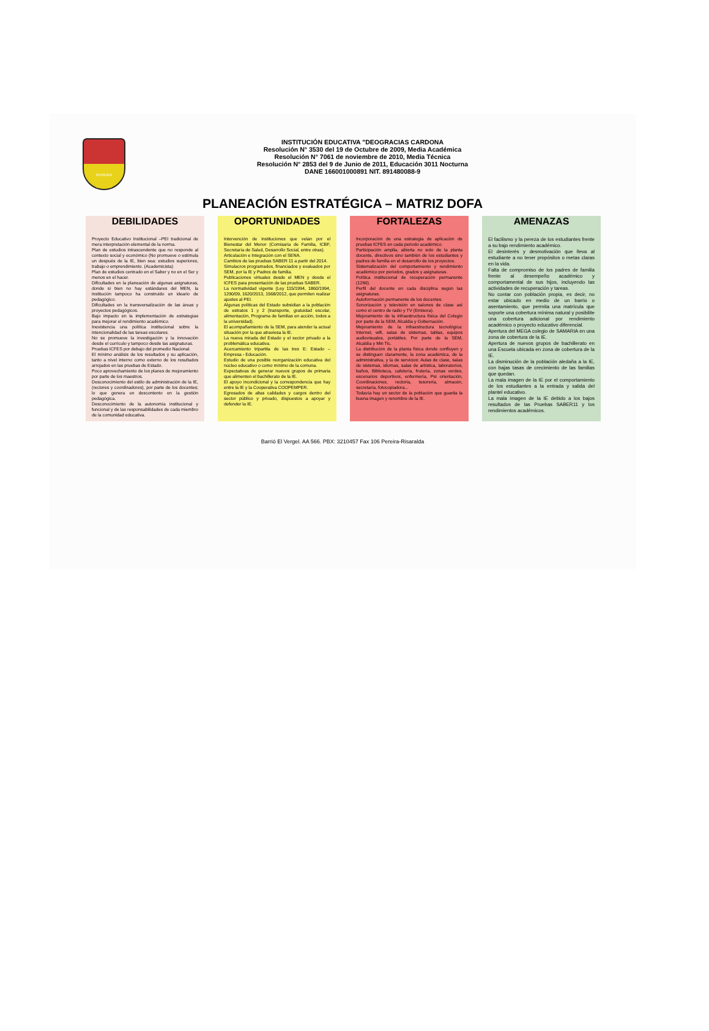PEREIRA
INSTITUCIÓN EDUCATIVA "DEOGRACIAS CARDONA
Resolución N° 3530 del 19 de Octubre de 2009, Media Académica
Resolución N° 7061 de noviembre de 2010, Media Técnica
Resolución N° 2853 del 9 de Junio de 2011, Educación 3011 Nocturna
DANE 166001000891 NIT. 891480088-9
PLANEACIÓN ESTRATÉGICA – MATRIZ DOFA
DEBILIDADES
Proyecto Educativo Institucional –PEI tradicional de mera interpretación elemental de la norma.
Plan de estudios intrascendente que no responde al contexto social y económico (No promueve o estimula un después de la IE, bien sea: estudios superiores, trabajo o emprendimiento. (Academicista)
Plan de estudios centrado en el Saber y no en el Ser y menos en el hacer.
Dificultades en la planeación de algunas asignaturas, donde si bien no hay estándares del MEN, la institución tampoco ha construido un ideario de pedagógico.
Dificultades en la transversalización de las áreas y proyectos pedagógicos.
Bajo impacto en la implementación de estrategias para mejorar el rendimiento académico.
Inexistencia una política institucional sobre la intencionalidad de las tareas escolares.
No se promueve la investigación y la innovación desde el currículo y tampoco desde las asignaturas.
Pruebas ICFES por debajo del promedio Nacional.
El mínimo análisis de los resultados y su aplicación, tanto a nivel interno como externo de los resultados arrojados en las pruebas de Estado.
Poco aprovechamiento de los planes de mejoramiento por parte de los maestros.
Desconocimiento del estilo de administración de la IE, (rectores y coordinadores), por parte de los docentes; lo que genera un descontento en la gestión pedagógica.
Desconocimiento de la autonomía institucional y funcional y de las responsabilidades de cada miembro de la comunidad educativa.
OPORTUNIDADES
Intervención de instituciones que velan por el Bienestar del Menor (Comisaría de Familia, ICBF, Secretaría de Salud, Desarrollo Social, entre otras).
Articulación e Integración con el SENA.
Cambios de las pruebas SABER 11 a partir del 2014.
Simulacros programados, financiados y evaluados por SEM, por la IE y Padres de familia.
Publicaciones virtuales desde el MEN y desde el ICFES para presentación de las pruebas SABER.
La normatividad vigente (Ley 115/1994, 1860/1994, 1290/09, 1620/2013, 1568/2012, que permiten realizar ajustes al PEI.
Algunas políticas del Estado subsidian a la población de estratos 1 y 2 (transporte, gratuidad escolar, alimentación, Programa de familias en acción, todos a la universidad).
El acompañamiento de la SEM, para atender la actual situación por la que atraviesa la IE.
La nueva mirada del Estado y el sector privado a la problemática educativa.
Acercamiento tripartita de las tres E: Estado –Empresa - Educación.
Estudio de una posible reorganización educativa del núcleo educativo o como mínimo de la comuna.
Expectativas de generar nuevos grupos de primaria que alimenten el bachillerato de la IE.
El apoyo incondicional y la correspondencia que hay entre la IE y la Cooperativa COOPEMPER.
Egresados de altas calidades y cargos dentro del sector público y privado, dispuestos a apoyar y defender la IE.
FORTALEZAS
Incorporación de una estrategia de aplicación de pruebas ICFES en cada periodo académico.
Participación amplia, abierta no solo de la planta docente, directivos sino también de los estudiantes y padres de familia en el desarrollo de los proyectos.
Sistematización del comportamiento y rendimiento académico por periodos, grados y asignaturas.
Política institucional de recuperación permanente (1290).
Perfil del docente en cada disciplina según las asignaturas.
Autoformación permanente de los docentes.
Sonorización y televisión en salones de clase así como el centro de radio y TV (Emisora).
Mejoramiento de la infraestructura física del Colegio por parte de la SEM, Alcaldía y Gobernación.
Mejoramiento de la infraestructura tecnológica: Internet, wifi, salas de sistemas, tablas, equipos audiovisuales, portátiles. Por parte de la SEM, Alcaldía y Min Tic.
La distribución de la planta física donde confluyen y se distinguen claramente, la zona académica, de la administrativa, y la de servicios: Aulas de clase, salas de sistemas, idiomas, salas de artística, laboratorios, baños, Biblioteca, cafetería, frutería, zonas verdes, escenarios deportivos, enfermería, Psi orientación, Coordinaciones, rectoría, tesorería, almacén, secretaría, fotocopiadora...
Todavía hay un sector de la población que guarda la buena imagen y renombre de la IE.
AMENAZAS
El facilismo y la pereza de los estudiantes frente a su bajo rendimiento académico.
El desinterés y desmotivación que lleva al estudiante a no tener propósitos o metas claras en la vida.
Falta de compromiso de los padres de familia frente al desempeño académico y comportamental de sus hijos, incluyendo las actividades de recuperación y tareas.
No contar con población propia, es decir, no estar ubicado en medio de un barrio o asentamiento, que permita una matrícula que soporte una cobertura mínima natural y posibilite una cobertura adicional por rendimiento académico o proyecto educativo diferencial.
Apertura del MEGA colegio de SAMARIA en una zona de cobertura de la IE.
Apertura de nuevos grupos de bachillerato en una Escuela ubicada en zona de cobertura de la IE.
La disminución de la población aledaña a la IE, con bajas tasas de crecimiento de las familias que quedan.
La mala imagen de la IE por el comportamiento de los estudiantes a la entrada y salida del plantel educativo.
La mala imagen de la IE debido a los bajos resultados de las Pruebas SABER11 y los rendimientos académicos.
Barrió El Vergel. AA 566. PBX: 3210457 Fax 106 Pereira-Risaralda